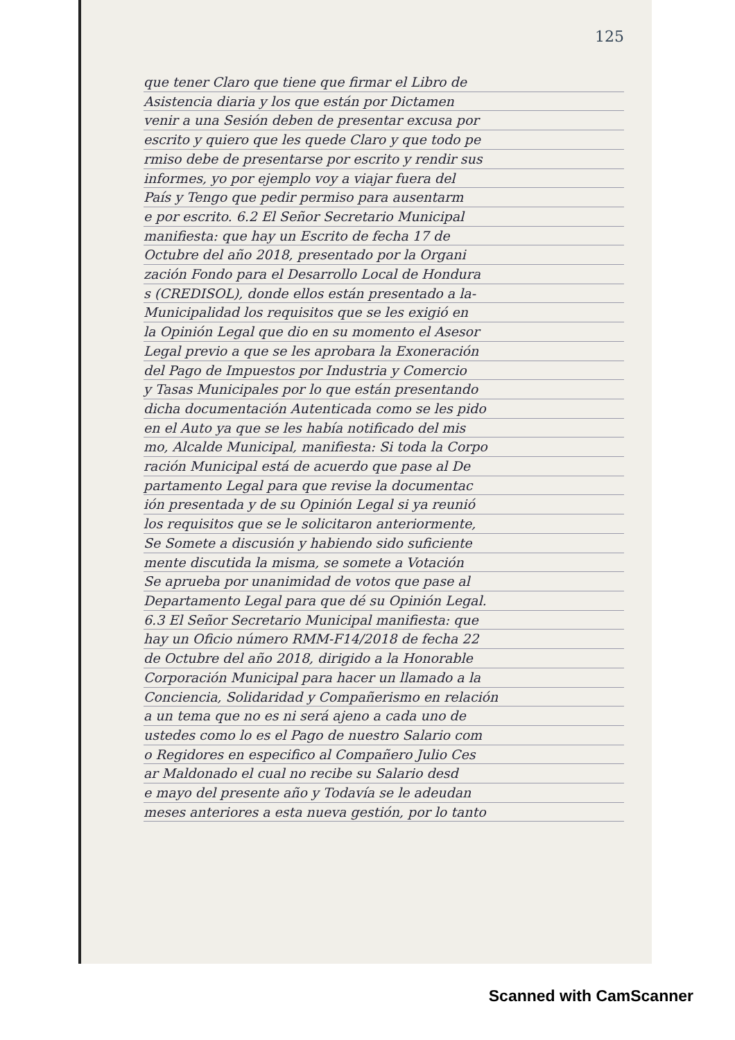125
que tener Claro que tiene que firmar el Libro de
Asistencia diaria y los que están por Dictamen
venir a una Sesión deben de presentar excusa por
escrito y quiero que les quede Claro y que todo pe
rmiso debe de presentarse por escrito y rendir sus
informes, yo por ejemplo voy a viajar fuera del
País y Tengo que pedir permiso para ausentarm
e por escrito. 6.2 El Señor Secretario Municipal
manifiesta: que hay un Escrito de fecha 17 de
Octubre del año 2018, presentado por la Organi
zación Fondo para el Desarrollo Local de Hondura
s (CREDISOL), donde ellos están presentado a la-
Municipalidad los requisitos que se les exigió en
la Opinión Legal que dio en su momento el Asesor
Legal previo a que se les aprobara la Exoneración
del Pago de Impuestos por Industria y Comercio
y Tasas Municipales por lo que están presentando
dicha documentación Autenticada como se les pido
en el Auto ya que se les había notificado del mis
mo, Alcalde Municipal, manifiesta: Si toda la Corpo
ración Municipal está de acuerdo que pase al De
partamento Legal para que revise la documentac
ión presentada y de su Opinión Legal si ya reunió
los requisitos que se le solicitaron anteriormente,
Se Somete a discusión y habiendo sido suficiente
mente discutida la misma, se somete a Votación
Se aprueba por unanimidad de votos que pase al
Departamento Legal para que dé su Opinión Legal.
6.3 El Señor Secretario Municipal manifiesta: que
hay un Oficio número RMM-F14/2018 de fecha 22
de Octubre del año 2018, dirigido a la Honorable
Corporación Municipal para hacer un llamado a la
Conciencia, Solidaridad y Compañerismo en relación
a un tema que no es ni será ajeno a cada uno de
ustedes como lo es el Pago de nuestro Salario com
o Regidores en especifico al Compañero Julio Ces
ar Maldonado el cual no recibe su Salario desd
e mayo del presente año y Todavía se le adeudan
meses anteriores a esta nueva gestión, por lo tanto
Scanned with CamScanner